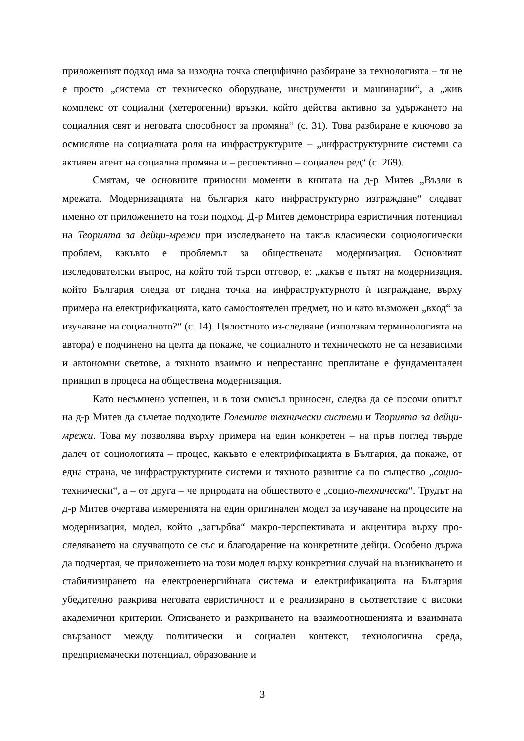приложеният подход има за изходна точка специфично разбиране за технологията – тя не е просто „система от техническо оборудване, инструменти и машинарии“, а „жив комплекс от социални (хетерогенни) връзки, който действа активно за удържането на социалния свят и неговата способност за промяна“ (с. 31). Това разбиране е ключово за осмисляне на социалната роля на инфраструктурите – „инфраструктурните системи са активен агент на социална промяна и – респективно – социален ред“ (с. 269).
Смятам, че основните приносни моменти в книгата на д-р Митев „Възли в мрежата. Модернизацията на българия като инфраструктурно изграждане“ следват именно от приложението на този подход. Д-р Митев демонстрира евристичния потенциал на Теорията за дейци-мрежи при изследването на такъв класически социологически проблем, какъвто е проблемът за обществената модернизация. Основният изследователски въпрос, на който той търси отговор, е: „какъв е пътят на модернизация, който България следва от гледна точка на инфраструктурното ѝ изграждане, върху примера на електрификацията, като самостоятелен предмет, но и като възможен „вход“ за изучаване на социалното?“ (с. 14). Цялостното из-следване (използвам терминологията на автора) е подчинено на целта да покаже, че социалното и техническото не са независими и автономни светове, а тяхното взаимно и непрестанно преплитане е фундаментален принцип в процеса на обществена модернизация.
Като несъмнено успешен, и в този смисъл приносен, следва да се посочи опитът на д-р Митев да съчетае подходите Големите технически системи и Теорията за дейци-мрежи. Това му позволява върху примера на един конкретен – на пръв поглед твърде далеч от социологията – процес, какъвто е електрификацията в България, да покаже, от една страна, че инфраструктурните системи и тяхното развитие са по същество „социо-технически“, а – от друга – че природата на обществото е „социо-техническа“. Трудът на д-р Митев очертава измеренията на един оригинален модел за изучаване на процесите на модернизация, модел, който „загърбва“ макро-перспективата и акцентира върху про-следяването на случващото се със и благодарение на конкретните дейци. Особено държа да подчертая, че приложението на този модел върху конкретния случай на възникването и стабилизирането на електроенергийната система и електрификацията на България убедително разкрива неговата евристичност и е реализирано в съответствие с високи академични критерии. Описването и разкриването на взаимоотношенията и взаимната свързаност между политически и социален контекст, технологична среда, предприемачески потенциал, образование и
3